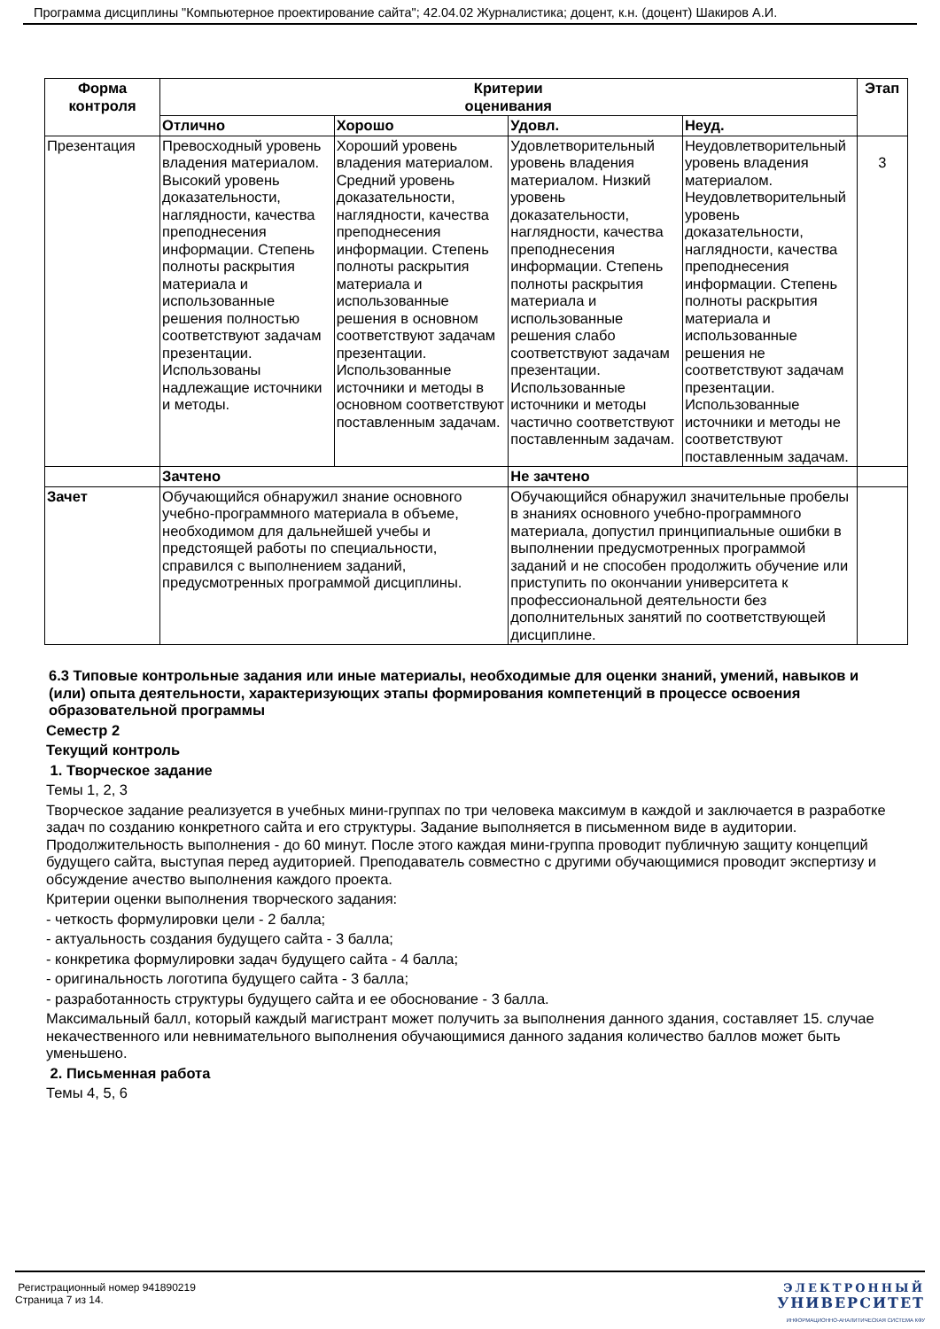Программа дисциплины "Компьютерное проектирование сайта"; 42.04.02 Журналистика; доцент, к.н. (доцент) Шакиров А.И.
| Форма контроля | Критерии оценивания | | | | Этап |
| --- | --- | --- | --- | --- | --- |
| | Отлично | Хорошо | Удовл. | Неуд. | |
| Презентация | Превосходный уровень владения материалом. Высокий уровень доказательности, наглядности, качества преподнесения информации. Степень полноты раскрытия материала и использованные решения полностью соответствуют задачам презентации. Использованы надлежащие источники и методы. | Хороший уровень владения материалом. Средний уровень доказательности, наглядности, качества преподнесения информации. Степень полноты раскрытия материала и использованные решения в основном соответствуют задачам презентации. Использованные источники и методы в основном соответствуют поставленным задачам. | Удовлетворительный уровень владения материалом. Низкий уровень доказательности, наглядности, качества преподнесения информации. Степень полноты раскрытия материала и использованные решения слабо соответствуют задачам презентации. Использованные источники и методы частично соответствуют поставленным задачам. | Неудовлетворительный уровень владения материалом. Неудовлетворительный уровень доказательности, наглядности, качества преподнесения информации. Степень полноты раскрытия материала и использованные решения не соответствуют задачам презентации. Использованные источники и методы не соответствуют поставленным задачам. | 3 |
| | Зачтено | | Не зачтено | | |
| Зачет | Обучающийся обнаружил знание основного учебно-программного материала в объеме, необходимом для дальнейшей учебы и предстоящей работы по специальности, справился с выполнением заданий, предусмотренных программой дисциплины. | | Обучающийся обнаружил значительные пробелы в знаниях основного учебно-программного материала, допустил принципиальные ошибки в выполнении предусмотренных программой заданий и не способен продолжить обучение или приступить по окончании университета к профессиональной деятельности без дополнительных занятий по соответствующей дисциплине. | | |
6.3 Типовые контрольные задания или иные материалы, необходимые для оценки знаний, умений, навыков и (или) опыта деятельности, характеризующих этапы формирования компетенций в процессе освоения образовательной программы
Семестр 2
Текущий контроль
1. Творческое задание
Темы 1, 2, 3
Творческое задание реализуется в учебных мини-группах по три человека максимум в каждой и заключается в разработке задач по созданию конкретного сайта и его структуры. Задание выполняется в письменном виде в аудитории. Продолжительность выполнения - до 60 минут. После этого каждая мини-группа проводит публичную защиту концепций будущего сайта, выступая перед аудиторией. Преподаватель совместно с другими обучающимися проводит экспертизу и обсуждение ачество выполнения каждого проекта.
Критерии оценки выполнения творческого задания:
- четкость формулировки цели - 2 балла;
- актуальность создания будущего сайта - 3 балла;
- конкретика формулировки задач будущего сайта - 4 балла;
- оригинальность логотипа будущего сайта - 3 балла;
- разработанность структуры будущего сайта и ее обоснование - 3 балла.
Максимальный балл, который каждый магистрант может получить за выполнения данного здания, составляет 15. случае некачественного или невнимательного выполнения обучающимися данного задания количество баллов может быть уменьшено.
2. Письменная работа
Темы 4, 5, 6
Регистрационный номер 941890219
Страница 7 из 14.
ЭЛЕКТРОННЫЙ
УНИВЕРСИТЕТ
ИНФОРМАЦИОННО-АНАЛИТИЧЕСКАЯ СИСТЕМА КФУ